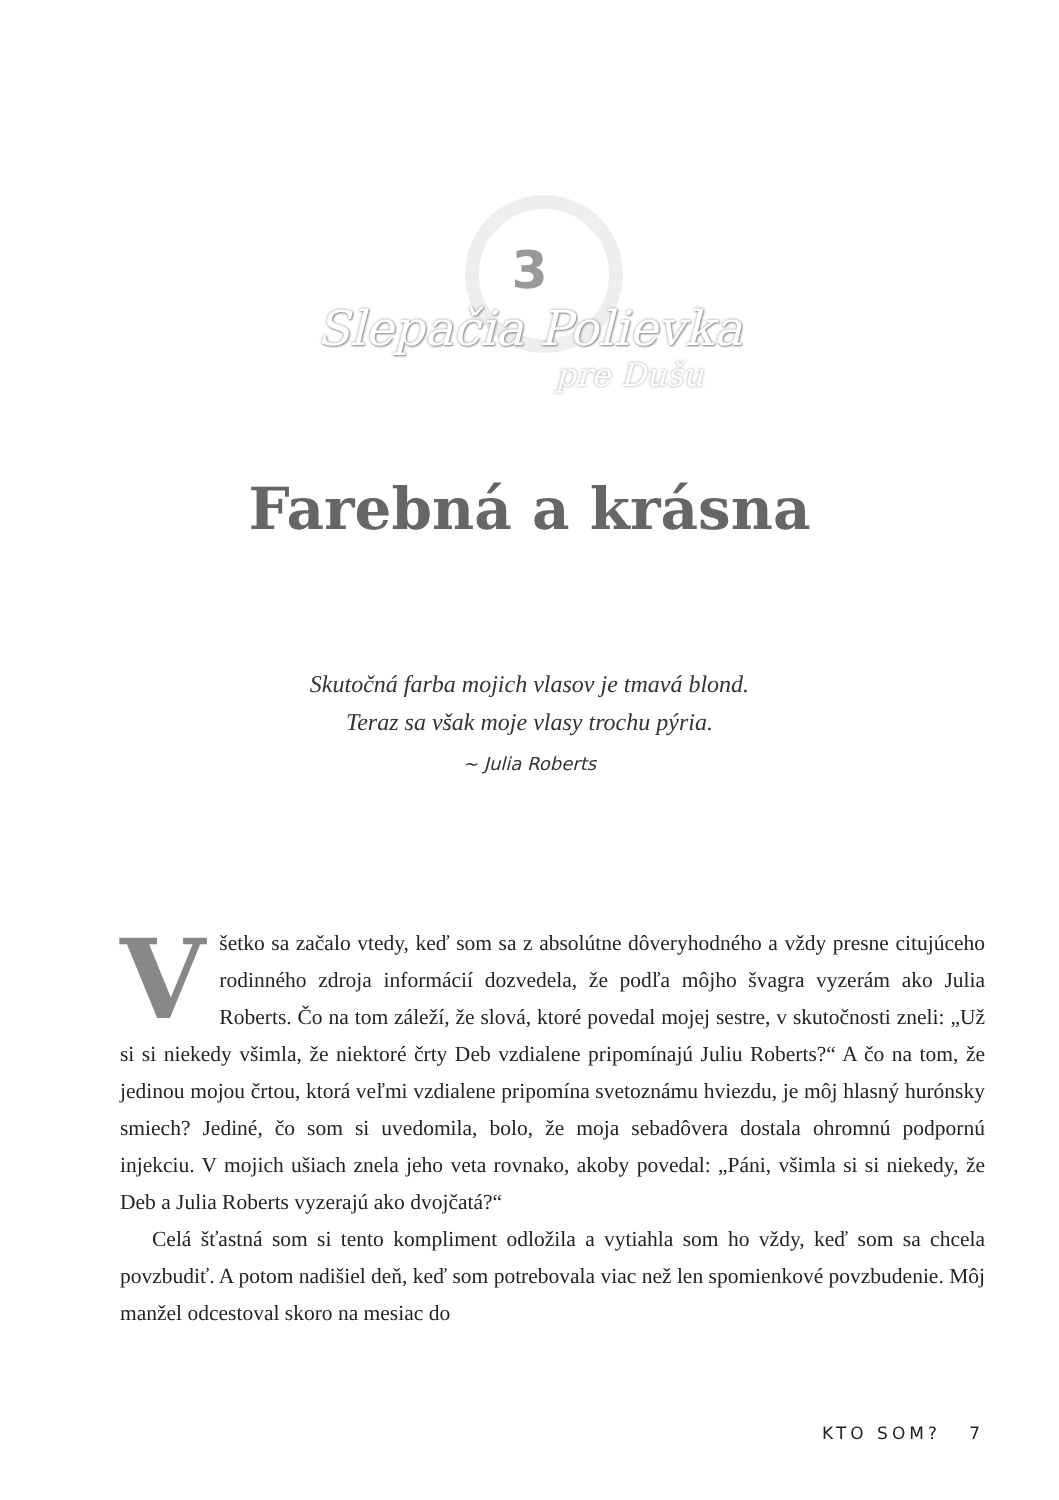3
Slepačia Polievka
pre Dušu
Farebná a krásna
Skutočná farba mojich vlasov je tmavá blond.
Teraz sa však moje vlasy trochu pýria.
~ Julia Roberts
Všetko sa začalo vtedy, keď som sa z absolútne dôveryhodného a vždy presne citujúceho rodinného zdroja informácií dozvedela, že podľa môjho švagra vyzerám ako Julia Roberts. Čo na tom záleží, že slová, ktoré povedal mojej sestre, v skutočnosti zneli: „Už si si niekedy všimla, že niektoré črty Deb vzdialene pripomínajú Juliu Roberts?“ A čo na tom, že jedinou mojou črtou, ktorá veľmi vzdialene pripomína svetoznámu hviezdu, je môj hlasný hurónsky smiech? Jediné, čo som si uvedomila, bolo, že moja sebadôvera dostala ohromnú podpornú injekciu. V mojich ušiach znela jeho veta rovnako, akoby povedal: „Páni, všimla si si niekedy, že Deb a Julia Roberts vyzerajú ako dvojčatá?“
Celá šťastná som si tento kompliment odložila a vytiahla som ho vždy, keď som sa chcela povzbudiť. A potom nadišiel deň, keď som potrebovala viac než len spomienkové povzbudenie. Môj manžel odcestoval skoro na mesiac do
KTO SOM? 7